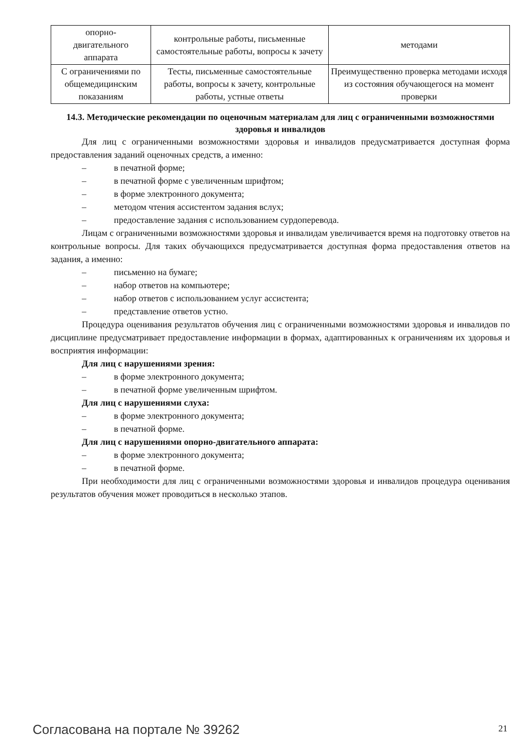| опорно- двигательного аппарата | контрольные работы, письменные самостоятельные работы, вопросы к зачету | методами |
| С ограничениями по общемедицинским показаниям | Тесты, письменные самостоятельные работы, вопросы к зачету, контрольные работы, устные ответы | Преимущественно проверка методами исходя из состояния обучающегося на момент проверки |
14.3. Методические рекомендации по оценочным материалам для лиц с ограниченными возможностями здоровья и инвалидов
Для лиц с ограниченными возможностями здоровья и инвалидов предусматривается доступная форма предоставления заданий оценочных средств, а именно:
– в печатной форме;
– в печатной форме с увеличенным шрифтом;
– в форме электронного документа;
– методом чтения ассистентом задания вслух;
– предоставление задания с использованием сурдоперевода.
Лицам с ограниченными возможностями здоровья и инвалидам увеличивается время на подготовку ответов на контрольные вопросы. Для таких обучающихся предусматривается доступная форма предоставления ответов на задания, а именно:
– письменно на бумаге;
– набор ответов на компьютере;
– набор ответов с использованием услуг ассистента;
– представление ответов устно.
Процедура оценивания результатов обучения лиц с ограниченными возможностями здоровья и инвалидов по дисциплине предусматривает предоставление информации в формах, адаптированных к ограничениям их здоровья и восприятия информации:
Для лиц с нарушениями зрения:
– в форме электронного документа;
– в печатной форме увеличенным шрифтом.
Для лиц с нарушениями слуха:
– в форме электронного документа;
– в печатной форме.
Для лиц с нарушениями опорно-двигательного аппарата:
– в форме электронного документа;
– в печатной форме.
При необходимости для лиц с ограниченными возможностями здоровья и инвалидов процедура оценивания результатов обучения может проводиться в несколько этапов.
Согласована на портале № 39262 21